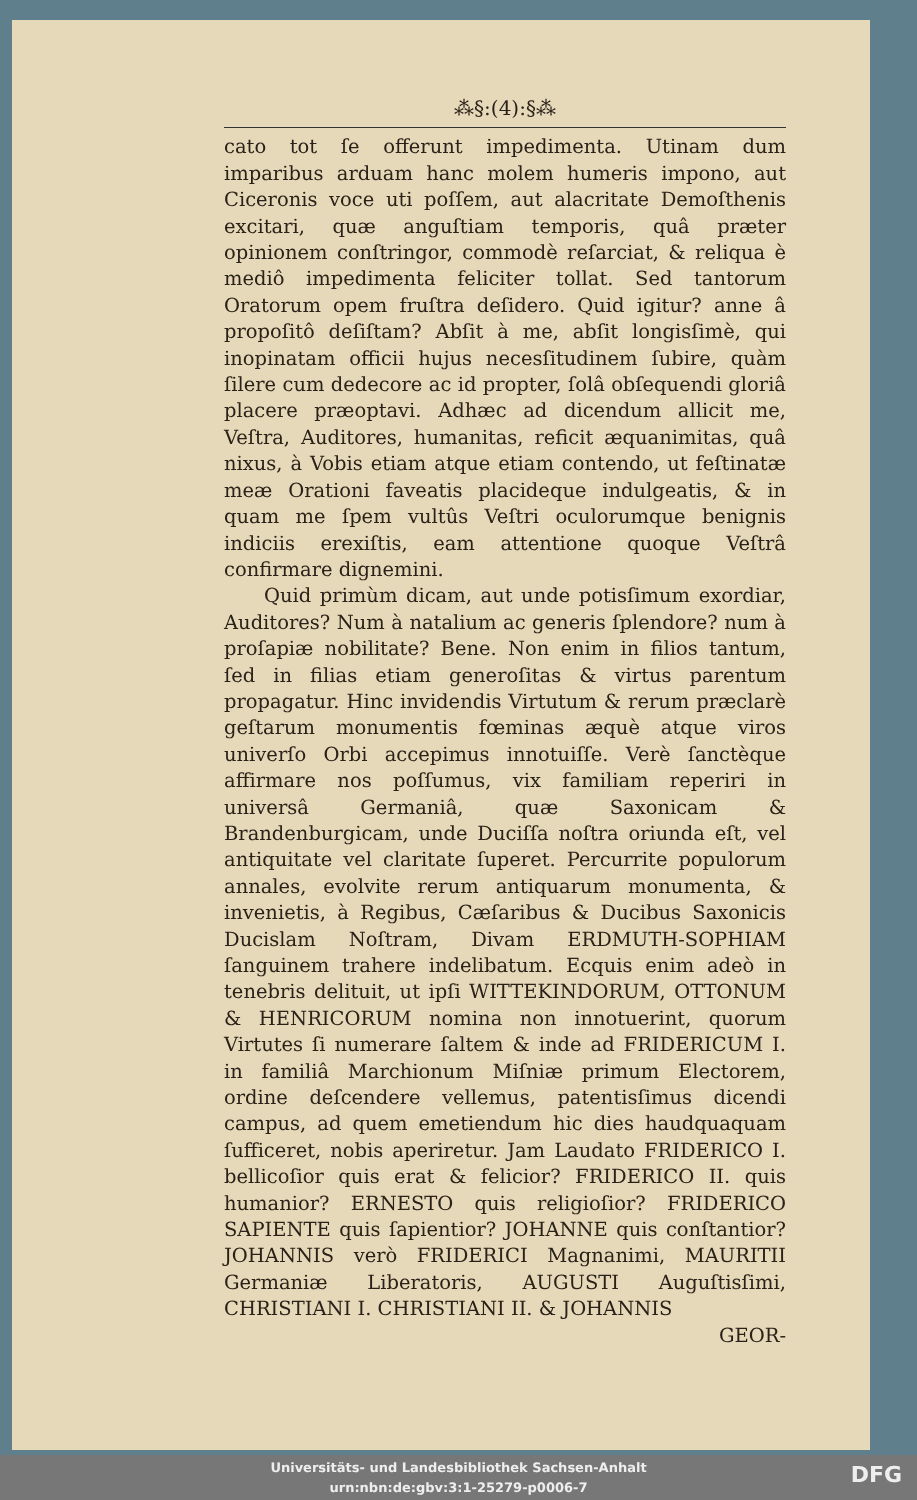⁂§:(4):§⁂
cato tot ſe offerunt impedimenta. Utinam dum imparibus arduam hanc molem humeris impono, aut Ciceronis voce uti poſſem, aut alacritate Demoſthenis excitari, quæ anguſtiam temporis, quâ præter opinionem conſtringor, commodè reſarciat, & reliqua è mediô impedimenta feliciter tollat. Sed tantorum Oratorum opem fruſtra deſidero. Quid igitur? anne â propoſitô deſiſtam? Abſit à me, abſit longisſimè, qui inopinatam officii hujus necesſitudinem ſubire, quàm ſilere cum dedecore ac id propter, ſolâ obſequendi gloriâ placere præoptavi. Adhæc ad dicendum allicit me, Veſtra, Auditores, humanitas, reficit æquanimitas, quâ nixus, à Vobis etiam atque etiam contendo, ut feſtinatæ meæ Orationi faveatis placideque indulgeatis, & in quam me ſpem vultûs Veſtri oculorumque benignis indiciis erexiſtis, eam attentione quoque Veſtrâ confirmare dignemini.
Quid primùm dicam, aut unde potisſimum exordiar, Auditores? Num à natalium ac generis ſplendore? num à proſapiæ nobilitate? Bene. Non enim in filios tantum, ſed in filias etiam generoſitas & virtus parentum propagatur. Hinc invidendis Virtutum & rerum præclarè geſtarum monumentis fœminas æquè atque viros univerſo Orbi accepimus innotuiſſe. Verè ſanctèque affirmare nos poſſumus, vix familiam reperiri in universâ Germaniâ, quæ Saxonicam & Brandenburgicam, unde Duciſſa noſtra oriunda eſt, vel antiquitate vel claritate ſuperet. Percurrite populorum annales, evolvite rerum antiquarum monumenta, & invenietis, à Regibus, Cæſaribus & Ducibus Saxonicis Ducislam Noſtram, Divam ERDMUTH-SOPHIAM ſanguinem trahere indelibatum. Ecquis enim adeò in tenebris delituit, ut ipſi WITTEKINDORUM, OTTONUM & HENRICORUM nomina non innotuerint, quorum Virtutes ſi numerare ſaltem & inde ad FRIDERICUM I. in familiâ Marchionum Miſniæ primum Electorem, ordine deſcendere vellemus, patentisſimus dicendi campus, ad quem emetiendum hic dies haudquaquam ſufficeret, nobis aperiretur. Jam Laudato FRIDERICO I. bellicoſior quis erat & felicior? FRIDERICO II. quis humanior? ERNESTO quis religioſior? FRIDERICO SAPIENTE quis ſapientior? JOHANNE quis conſtantior? JOHANNIS verò FRIDERICI Magnanimi, MAURITII Germaniæ Liberatoris, AUGUSTI Auguſtisſimi, CHRISTIANI I. CHRISTIANI II. & JOHANNIS
GEOR-
Universitäts- und Landesbibliothek Sachsen-Anhalt
urn:nbn:de:gbv:3:1-25279-p0006-7
DFG